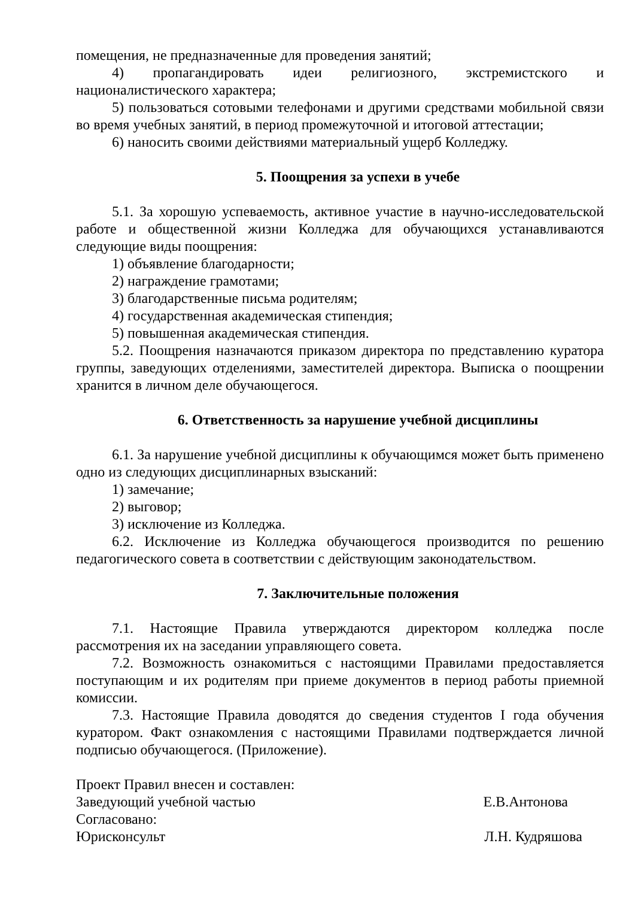помещения, не предназначенные для проведения занятий;
4) пропагандировать идеи религиозного, экстремистского и националистического характера;
5) пользоваться сотовыми телефонами и другими средствами мобильной связи во время учебных занятий, в период промежуточной и итоговой аттестации;
6) наносить своими действиями материальный ущерб Колледжу.
5. Поощрения за успехи в учебе
5.1. За хорошую успеваемость, активное участие в научно-исследовательской работе и общественной жизни Колледжа для обучающихся устанавливаются следующие виды поощрения:
1) объявление благодарности;
2) награждение грамотами;
3) благодарственные письма родителям;
4) государственная академическая стипендия;
5) повышенная академическая стипендия.
5.2. Поощрения назначаются приказом директора по представлению куратора группы, заведующих отделениями, заместителей директора. Выписка о поощрении хранится в личном деле обучающегося.
6. Ответственность за нарушение учебной дисциплины
6.1. За нарушение учебной дисциплины к обучающимся может быть применено одно из следующих дисциплинарных взысканий:
1) замечание;
2) выговор;
3) исключение из Колледжа.
6.2. Исключение из Колледжа обучающегося производится по решению педагогического совета в соответствии с действующим законодательством.
7. Заключительные положения
7.1. Настоящие Правила утверждаются директором колледжа после рассмотрения их на заседании управляющего совета.
7.2. Возможность ознакомиться с настоящими Правилами предоставляется поступающим и их родителям при приеме документов в период работы приемной комиссии.
7.3. Настоящие Правила доводятся до сведения студентов I года обучения куратором. Факт ознакомления с настоящими Правилами подтверждается личной подписью обучающегося. (Приложение).
Проект Правил внесен и составлен:
Заведующий учебной частью Е.В.Антонова
Согласовано:
Юрисконсульт Л.Н. Кудряшова